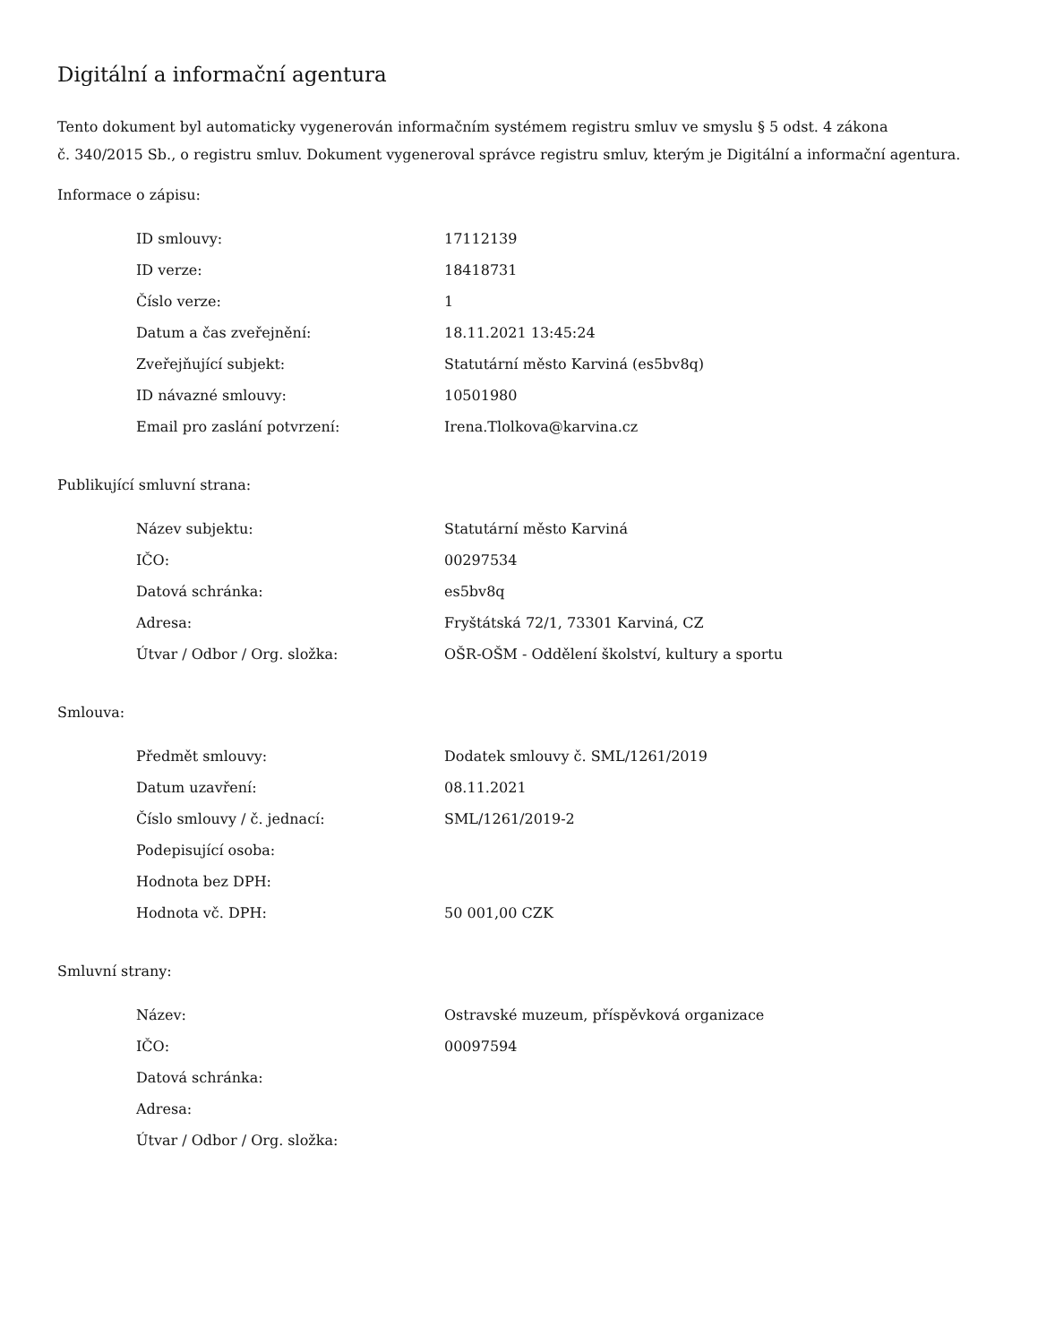Digitální a informační agentura
Tento dokument byl automaticky vygenerován informačním systémem registru smluv ve smyslu § 5 odst. 4 zákona
č. 340/2015 Sb., o registru smluv. Dokument vygeneroval správce registru smluv, kterým je Digitální a informační agentura.
Informace o zápisu:
| ID smlouvy: | 17112139 |
| ID verze: | 18418731 |
| Číslo verze: | 1 |
| Datum a čas zveřejnění: | 18.11.2021 13:45:24 |
| Zveřejňující subjekt: | Statutární město Karviná (es5bv8q) |
| ID návazné smlouvy: | 10501980 |
| Email pro zaslání potvrzení: | Irena.Tlolkova@karvina.cz |
Publikující smluvní strana:
| Název subjektu: | Statutární město Karviná |
| IČO: | 00297534 |
| Datová schránka: | es5bv8q |
| Adresa: | Fryštátská 72/1, 73301 Karviná, CZ |
| Útvar / Odbor / Org. složka: | OŠR-OŠM - Oddělení školství, kultury a sportu |
Smlouva:
| Předmět smlouvy: | Dodatek smlouvy č. SML/1261/2019 |
| Datum uzavření: | 08.11.2021 |
| Číslo smlouvy / č. jednací: | SML/1261/2019-2 |
| Podepisující osoba: | |
| Hodnota bez DPH: | |
| Hodnota vč. DPH: | 50 001,00 CZK |
Smluvní strany:
| Název: | Ostravské muzeum, příspěvková organizace |
| IČO: | 00097594 |
| Datová schránka: | |
| Adresa: | |
| Útvar / Odbor / Org. složka: | |